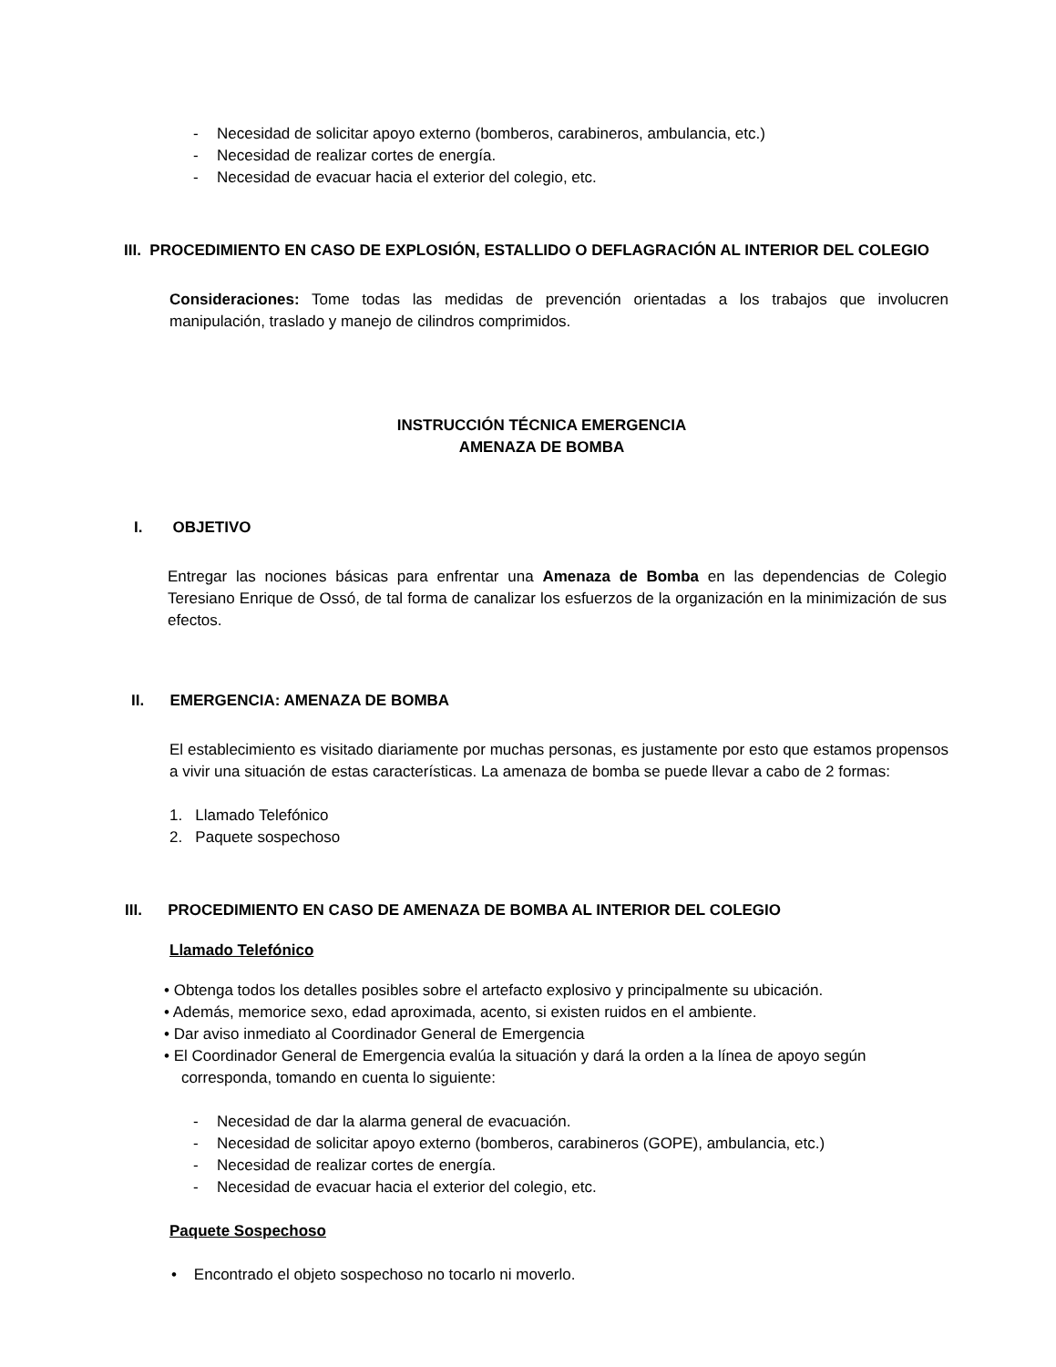- Necesidad de solicitar apoyo externo (bomberos, carabineros, ambulancia, etc.)
- Necesidad de realizar cortes de energía.
- Necesidad de evacuar hacia el exterior del colegio, etc.
III. PROCEDIMIENTO EN CASO DE EXPLOSIÓN, ESTALLIDO O DEFLAGRACIÓN AL INTERIOR DEL COLEGIO
Consideraciones: Tome todas las medidas de prevención orientadas a los trabajos que involucren manipulación, traslado y manejo de cilindros comprimidos.
INSTRUCCIÓN TÉCNICA EMERGENCIA
AMENAZA DE BOMBA
I. OBJETIVO
Entregar las nociones básicas para enfrentar una Amenaza de Bomba en las dependencias de Colegio Teresiano Enrique de Ossó, de tal forma de canalizar los esfuerzos de la organización en la minimización de sus efectos.
II. EMERGENCIA: AMENAZA DE BOMBA
El establecimiento es visitado diariamente por muchas personas, es justamente por esto que estamos propensos a vivir una situación de estas características. La amenaza de bomba se puede llevar a cabo de 2 formas:
1. Llamado Telefónico
2. Paquete sospechoso
III. PROCEDIMIENTO EN CASO DE AMENAZA DE BOMBA AL INTERIOR DEL COLEGIO
Llamado Telefónico
• Obtenga todos los detalles posibles sobre el artefacto explosivo y principalmente su ubicación.
• Además, memorice sexo, edad aproximada, acento, si existen ruidos en el ambiente.
• Dar aviso inmediato al Coordinador General de Emergencia
• El Coordinador General de Emergencia evalúa la situación y dará la orden a la línea de apoyo según
corresponda, tomando en cuenta lo siguiente:
- Necesidad de dar la alarma general de evacuación.
- Necesidad de solicitar apoyo externo (bomberos, carabineros (GOPE), ambulancia, etc.)
- Necesidad de realizar cortes de energía.
- Necesidad de evacuar hacia el exterior del colegio, etc.
Paquete Sospechoso
• Encontrado el objeto sospechoso no tocarlo ni moverlo.